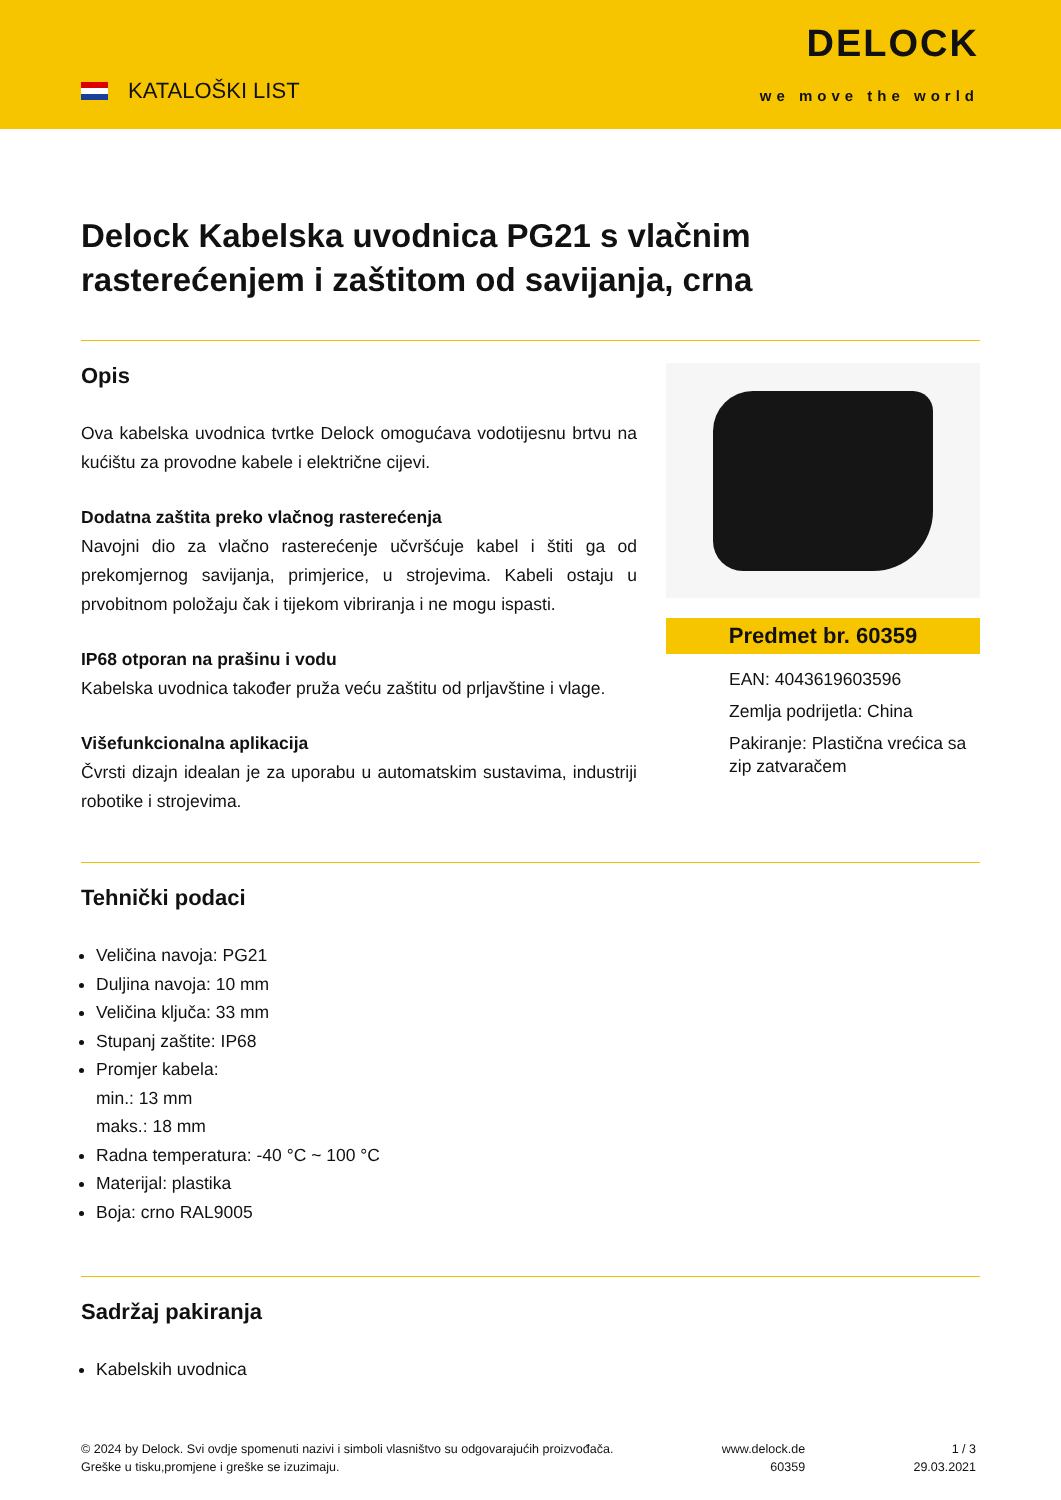KATALOŠKI LIST
DELOCK
we move the world
Delock Kabelska uvodnica PG21 s vlačnim rasterećenjem i zaštitom od savijanja, crna
Opis
Ova kabelska uvodnica tvrtke Delock omogućava vodotijesnu brtvu na kućištu za provodne kabele i električne cijevi.
Dodatna zaštita preko vlačnog rasterećenja
Navojni dio za vlačno rasterećenje učvršćuje kabel i štiti ga od prekomjernog savijanja, primjerice, u strojevima. Kabeli ostaju u prvobitnom položaju čak i tijekom vibriranja i ne mogu ispasti.
IP68 otporan na prašinu i vodu
Kabelska uvodnica također pruža veću zaštitu od prljavštine i vlage.
Višefunkcionalna aplikacija
Čvrsti dizajn idealan je za uporabu u automatskim sustavima, industriji robotike i strojevima.
Predmet br. 60359
EAN: 4043619603596
Zemlja podrijetla: China
Pakiranje: Plastična vrećica sa zip zatvaračem
Tehnički podaci
Veličina navoja: PG21
Duljina navoja: 10 mm
Veličina ključa: 33 mm
Stupanj zaštite: IP68
Promjer kabela:
min.: 13 mm
maks.: 18 mm
Radna temperatura: -40 °C ~ 100 °C
Materijal: plastika
Boja: crno RAL9005
Sadržaj pakiranja
Kabelskih uvodnica
© 2024 by Delock. Svi ovdje spomenuti nazivi i simboli vlasništvo su odgovarajućih proizvođača.
Greške u tisku,promjene i greške se izuzimaju.
www.delock.de
60359
1 / 3
29.03.2021